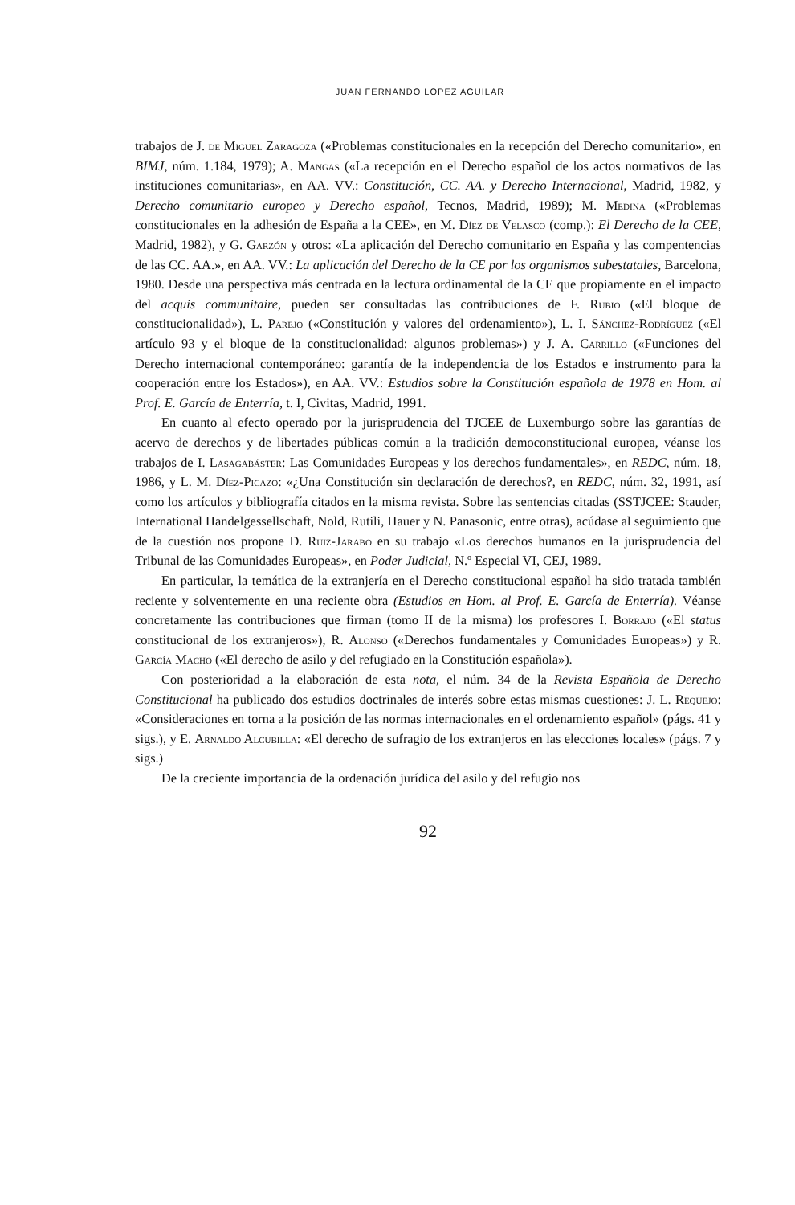JUAN FERNANDO LOPEZ AGUILAR
trabajos de J. de Miguel Zaragoza («Problemas constitucionales en la recepción del Derecho comunitario», en BIMJ, núm. 1.184, 1979); A. Mangas («La recepción en el Derecho español de los actos normativos de las instituciones comunitarias», en AA. VV.: Constitución, CC. AA. y Derecho Internacional, Madrid, 1982, y Derecho comunitario europeo y Derecho español, Tecnos, Madrid, 1989); M. Medina («Problemas constitucionales en la adhesión de España a la CEE», en M. Díez de Velasco (comp.): El Derecho de la CEE, Madrid, 1982), y G. Garzón y otros: «La aplicación del Derecho comunitario en España y las compentencias de las CC. AA.», en AA. VV.: La aplicación del Derecho de la CE por los organismos subestatales, Barcelona, 1980. Desde una perspectiva más centrada en la lectura ordinamental de la CE que propiamente en el impacto del acquis communitaire, pueden ser consultadas las contribuciones de F. Rubio («El bloque de constitucionalidad»), L. Parejo («Constitución y valores del ordenamiento»), L. I. Sánchez-Rodríguez («El artículo 93 y el bloque de la constitucionalidad: algunos problemas») y J. A. Carrillo («Funciones del Derecho internacional contemporáneo: garantía de la independencia de los Estados e instrumento para la cooperación entre los Estados»), en AA. VV.: Estudios sobre la Constitución española de 1978 en Hom. al Prof. E. García de Enterría, t. I, Civitas, Madrid, 1991.
En cuanto al efecto operado por la jurisprudencia del TJCEE de Luxemburgo sobre las garantías de acervo de derechos y de libertades públicas común a la tradición democonstitucional europea, véanse los trabajos de I. Lasagabáster: Las Comunidades Europeas y los derechos fundamentales», en REDC, núm. 18, 1986, y L. M. Díez-Picazo: «¿Una Constitución sin declaración de derechos?, en REDC, núm. 32, 1991, así como los artículos y bibliografía citados en la misma revista. Sobre las sentencias citadas (SSTJCEE: Stauder, International Handelgessellschaft, Nold, Rutili, Hauer y N. Panasonic, entre otras), acúdase al seguimiento que de la cuestión nos propone D. Ruiz-Jarabo en su trabajo «Los derechos humanos en la jurisprudencia del Tribunal de las Comunidades Europeas», en Poder Judicial, N.º Especial VI, CEJ, 1989.
En particular, la temática de la extranjería en el Derecho constitucional español ha sido tratada también reciente y solventemente en una reciente obra (Estudios en Hom. al Prof. E. García de Enterría). Véanse concretamente las contribuciones que firman (tomo II de la misma) los profesores I. Borrajo («El status constitucional de los extranjeros»), R. Alonso («Derechos fundamentales y Comunidades Europeas») y R. García Macho («El derecho de asilo y del refugiado en la Constitución española»).
Con posterioridad a la elaboración de esta nota, el núm. 34 de la Revista Española de Derecho Constitucional ha publicado dos estudios doctrinales de interés sobre estas mismas cuestiones: J. L. Requejo: «Consideraciones en torna a la posición de las normas internacionales en el ordenamiento español» (págs. 41 y sigs.), y E. Arnaldo Alcubilla: «El derecho de sufragio de los extranjeros en las elecciones locales» (págs. 7 y sigs.)
De la creciente importancia de la ordenación jurídica del asilo y del refugio nos
92